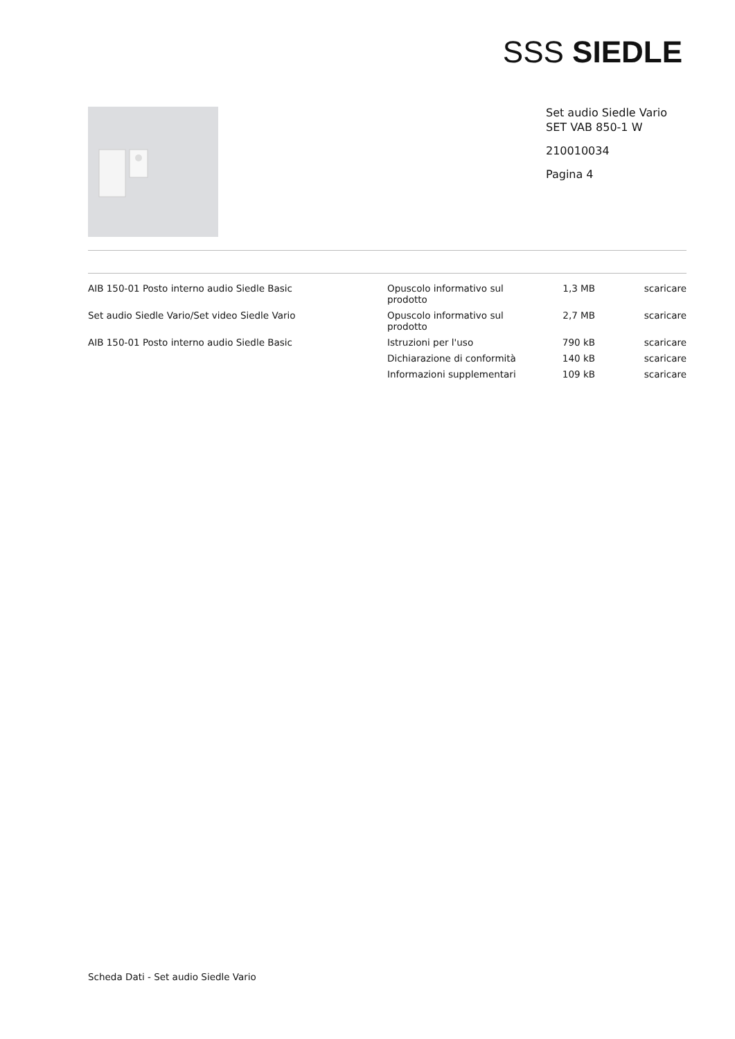SSS SIEDLE
Set audio Siedle Vario
SET VAB 850-1 W
210010034
Pagina 4
| AIB 150-01 Posto interno audio Siedle Basic | Opuscolo informativo sul prodotto | 1,3 MB | scaricare |
| Set audio Siedle Vario/Set video Siedle Vario | Opuscolo informativo sul prodotto | 2,7 MB | scaricare |
| AIB 150-01 Posto interno audio Siedle Basic | Istruzioni per l'uso | 790 kB | scaricare |
| | Dichiarazione di conformità | 140 kB | scaricare |
| | Informazioni supplementari | 109 kB | scaricare |
Scheda Dati - Set audio Siedle Vario